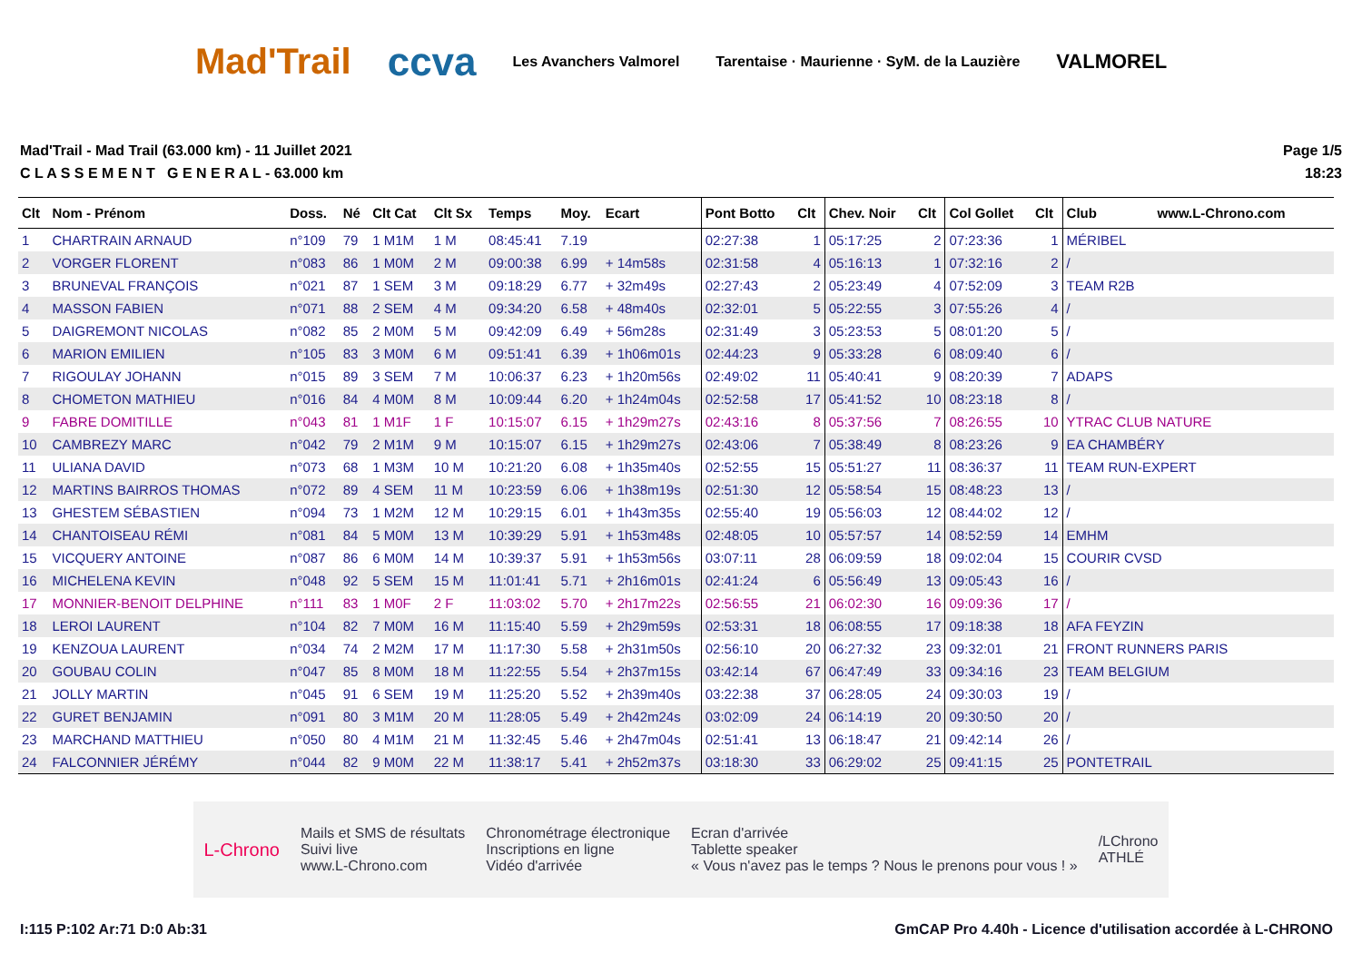Mad'Trail ccva Les Avanchers Valmorel Tarentaise · Maurienne · SyM. de la Lauzière VALMOREL
Mad'Trail - Mad Trail (63.000 km) - 11 Juillet 2021
C L A S S E M E N T G E N E R A L - 63.000 km
Page 1/5
18:23
| Clt | Nom - Prénom | Doss. | Né | Clt Cat | Clt Sx | Temps | Moy. | Ecart | Pont Botto | Clt | Chev. Noir | Clt | Col Gollet | Clt | Club www.L-Chrono.com |
| --- | --- | --- | --- | --- | --- | --- | --- | --- | --- | --- | --- | --- | --- | --- | --- |
| 1 | CHARTRAIN ARNAUD | n°109 | 79 | 1 M1M | 1 M | 08:45:41 | 7.19 | | 02:27:38 | 1 | 05:17:25 | 2 | 07:23:36 | 1 | MÉRIBEL |
| 2 | VORGER FLORENT | n°083 | 86 | 1 M0M | 2 M | 09:00:38 | 6.99 | + 14m58s | 02:31:58 | 4 | 05:16:13 | 1 | 07:32:16 | 2 | / |
| 3 | BRUNEVAL FRANÇOIS | n°021 | 87 | 1 SEM | 3 M | 09:18:29 | 6.77 | + 32m49s | 02:27:43 | 2 | 05:23:49 | 4 | 07:52:09 | 3 | TEAM R2B |
| 4 | MASSON FABIEN | n°071 | 88 | 2 SEM | 4 M | 09:34:20 | 6.58 | + 48m40s | 02:32:01 | 5 | 05:22:55 | 3 | 07:55:26 | 4 | / |
| 5 | DAIGREMONT NICOLAS | n°082 | 85 | 2 M0M | 5 M | 09:42:09 | 6.49 | + 56m28s | 02:31:49 | 3 | 05:23:53 | 5 | 08:01:20 | 5 | / |
| 6 | MARION EMILIEN | n°105 | 83 | 3 M0M | 6 M | 09:51:41 | 6.39 | + 1h06m01s | 02:44:23 | 9 | 05:33:28 | 6 | 08:09:40 | 6 | / |
| 7 | RIGOULAY JOHANN | n°015 | 89 | 3 SEM | 7 M | 10:06:37 | 6.23 | + 1h20m56s | 02:49:02 | 11 | 05:40:41 | 9 | 08:20:39 | 7 | ADAPS |
| 8 | CHOMETON MATHIEU | n°016 | 84 | 4 M0M | 8 M | 10:09:44 | 6.20 | + 1h24m04s | 02:52:58 | 17 | 05:41:52 | 10 | 08:23:18 | 8 | / |
| 9 | FABRE DOMITILLE | n°043 | 81 | 1 M1F | 1 F | 10:15:07 | 6.15 | + 1h29m27s | 02:43:16 | 8 | 05:37:56 | 7 | 08:26:55 | 10 | YTRAC CLUB NATURE |
| 10 | CAMBREZY MARC | n°042 | 79 | 2 M1M | 9 M | 10:15:07 | 6.15 | + 1h29m27s | 02:43:06 | 7 | 05:38:49 | 8 | 08:23:26 | 9 | EA CHAMBÉRY |
| 11 | ULIANA DAVID | n°073 | 68 | 1 M3M | 10 M | 10:21:20 | 6.08 | + 1h35m40s | 02:52:55 | 15 | 05:51:27 | 11 | 08:36:37 | 11 | TEAM RUN-EXPERT |
| 12 | MARTINS BAIRROS THOMAS | n°072 | 89 | 4 SEM | 11 M | 10:23:59 | 6.06 | + 1h38m19s | 02:51:30 | 12 | 05:58:54 | 15 | 08:48:23 | 13 | / |
| 13 | GHESTEM SÉBASTIEN | n°094 | 73 | 1 M2M | 12 M | 10:29:15 | 6.01 | + 1h43m35s | 02:55:40 | 19 | 05:56:03 | 12 | 08:44:02 | 12 | / |
| 14 | CHANTOISEAU RÉMI | n°081 | 84 | 5 M0M | 13 M | 10:39:29 | 5.91 | + 1h53m48s | 02:48:05 | 10 | 05:57:57 | 14 | 08:52:59 | 14 | EMHM |
| 15 | VICQUERY ANTOINE | n°087 | 86 | 6 M0M | 14 M | 10:39:37 | 5.91 | + 1h53m56s | 03:07:11 | 28 | 06:09:59 | 18 | 09:02:04 | 15 | COURIR CVSD |
| 16 | MICHELENA KEVIN | n°048 | 92 | 5 SEM | 15 M | 11:01:41 | 5.71 | + 2h16m01s | 02:41:24 | 6 | 05:56:49 | 13 | 09:05:43 | 16 | / |
| 17 | MONNIER-BENOIT DELPHINE | n°111 | 83 | 1 M0F | 2 F | 11:03:02 | 5.70 | + 2h17m22s | 02:56:55 | 21 | 06:02:30 | 16 | 09:09:36 | 17 | / |
| 18 | LEROI LAURENT | n°104 | 82 | 7 M0M | 16 M | 11:15:40 | 5.59 | + 2h29m59s | 02:53:31 | 18 | 06:08:55 | 17 | 09:18:38 | 18 | AFA FEYZIN |
| 19 | KENZOUA LAURENT | n°034 | 74 | 2 M2M | 17 M | 11:17:30 | 5.58 | + 2h31m50s | 02:56:10 | 20 | 06:27:32 | 23 | 09:32:01 | 21 | FRONT RUNNERS PARIS |
| 20 | GOUBAU COLIN | n°047 | 85 | 8 M0M | 18 M | 11:22:55 | 5.54 | + 2h37m15s | 03:42:14 | 67 | 06:47:49 | 33 | 09:34:16 | 23 | TEAM BELGIUM |
| 21 | JOLLY MARTIN | n°045 | 91 | 6 SEM | 19 M | 11:25:20 | 5.52 | + 2h39m40s | 03:22:38 | 37 | 06:28:05 | 24 | 09:30:03 | 19 | / |
| 22 | GURET BENJAMIN | n°091 | 80 | 3 M1M | 20 M | 11:28:05 | 5.49 | + 2h42m24s | 03:02:09 | 24 | 06:14:19 | 20 | 09:30:50 | 20 | / |
| 23 | MARCHAND MATTHIEU | n°050 | 80 | 4 M1M | 21 M | 11:32:45 | 5.46 | + 2h47m04s | 02:51:41 | 13 | 06:18:47 | 21 | 09:42:14 | 26 | / |
| 24 | FALCONNIER JÉRÉMY | n°044 | 82 | 9 M0M | 22 M | 11:38:17 | 5.41 | + 2h52m37s | 03:18:30 | 33 | 06:29:02 | 25 | 09:41:15 | 25 | PONTETRAIL |
L-Chrono Mails et SMS de résultats
Suivi live
www.L-Chrono.com Chronométrage électronique
Inscriptions en ligne
Vidéo d'arrivée Ecran d'arrivée
Tablette speaker
« Vous n'avez pas le temps ? Nous le prenons pour vous ! » /LChrono
ATHLÉ
I:115 P:102 Ar:71 D:0 Ab:31 GmCAP Pro 4.40h - Licence d'utilisation accordée à L-CHRONO